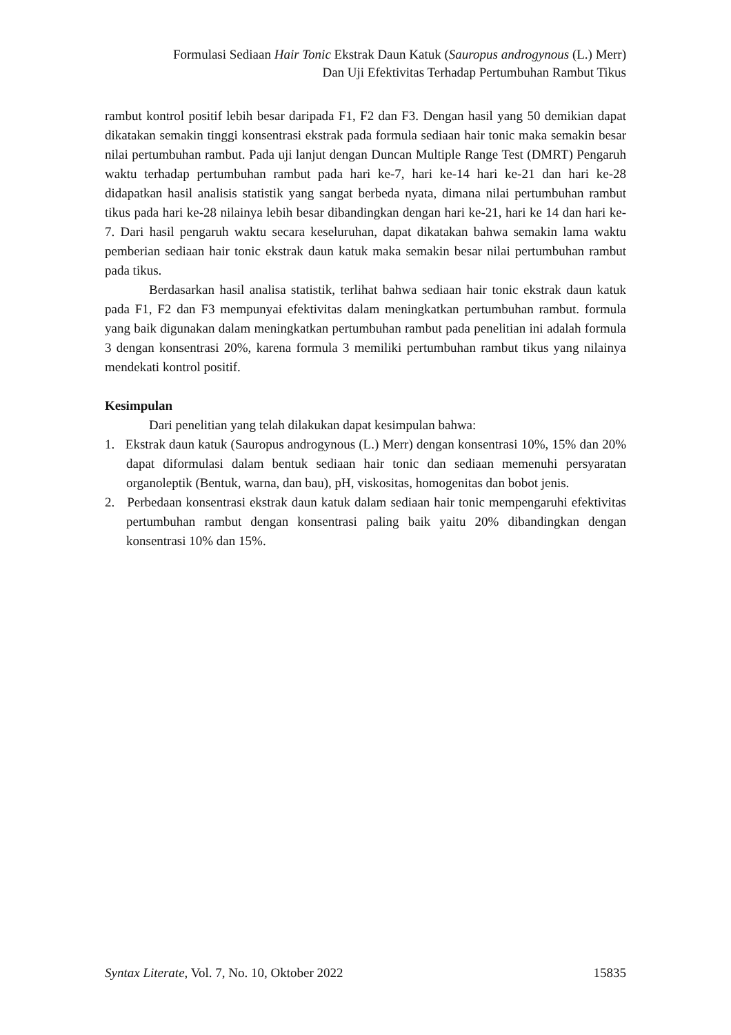Formulasi Sediaan Hair Tonic Ekstrak Daun Katuk (Sauropus androgynous (L.) Merr)
Dan Uji Efektivitas Terhadap Pertumbuhan Rambut Tikus
rambut kontrol positif lebih besar daripada F1, F2 dan F3. Dengan hasil yang 50 demikian dapat dikatakan semakin tinggi konsentrasi ekstrak pada formula sediaan hair tonic maka semakin besar nilai pertumbuhan rambut. Pada uji lanjut dengan Duncan Multiple Range Test (DMRT) Pengaruh waktu terhadap pertumbuhan rambut pada hari ke-7, hari ke-14 hari ke-21 dan hari ke-28 didapatkan hasil analisis statistik yang sangat berbeda nyata, dimana nilai pertumbuhan rambut tikus pada hari ke-28 nilainya lebih besar dibandingkan dengan hari ke-21, hari ke 14 dan hari ke-7. Dari hasil pengaruh waktu secara keseluruhan, dapat dikatakan bahwa semakin lama waktu pemberian sediaan hair tonic ekstrak daun katuk maka semakin besar nilai pertumbuhan rambut pada tikus.
Berdasarkan hasil analisa statistik, terlihat bahwa sediaan hair tonic ekstrak daun katuk pada F1, F2 dan F3 mempunyai efektivitas dalam meningkatkan pertumbuhan rambut. formula yang baik digunakan dalam meningkatkan pertumbuhan rambut pada penelitian ini adalah formula 3 dengan konsentrasi 20%, karena formula 3 memiliki pertumbuhan rambut tikus yang nilainya mendekati kontrol positif.
Kesimpulan
Dari penelitian yang telah dilakukan dapat kesimpulan bahwa:
1. Ekstrak daun katuk (Sauropus androgynous (L.) Merr) dengan konsentrasi 10%, 15% dan 20% dapat diformulasi dalam bentuk sediaan hair tonic dan sediaan memenuhi persyaratan organoleptik (Bentuk, warna, dan bau), pH, viskositas, homogenitas dan bobot jenis.
2. Perbedaan konsentrasi ekstrak daun katuk dalam sediaan hair tonic mempengaruhi efektivitas pertumbuhan rambut dengan konsentrasi paling baik yaitu 20% dibandingkan dengan konsentrasi 10% dan 15%.
Syntax Literate, Vol. 7, No. 10, Oktober 2022 15835